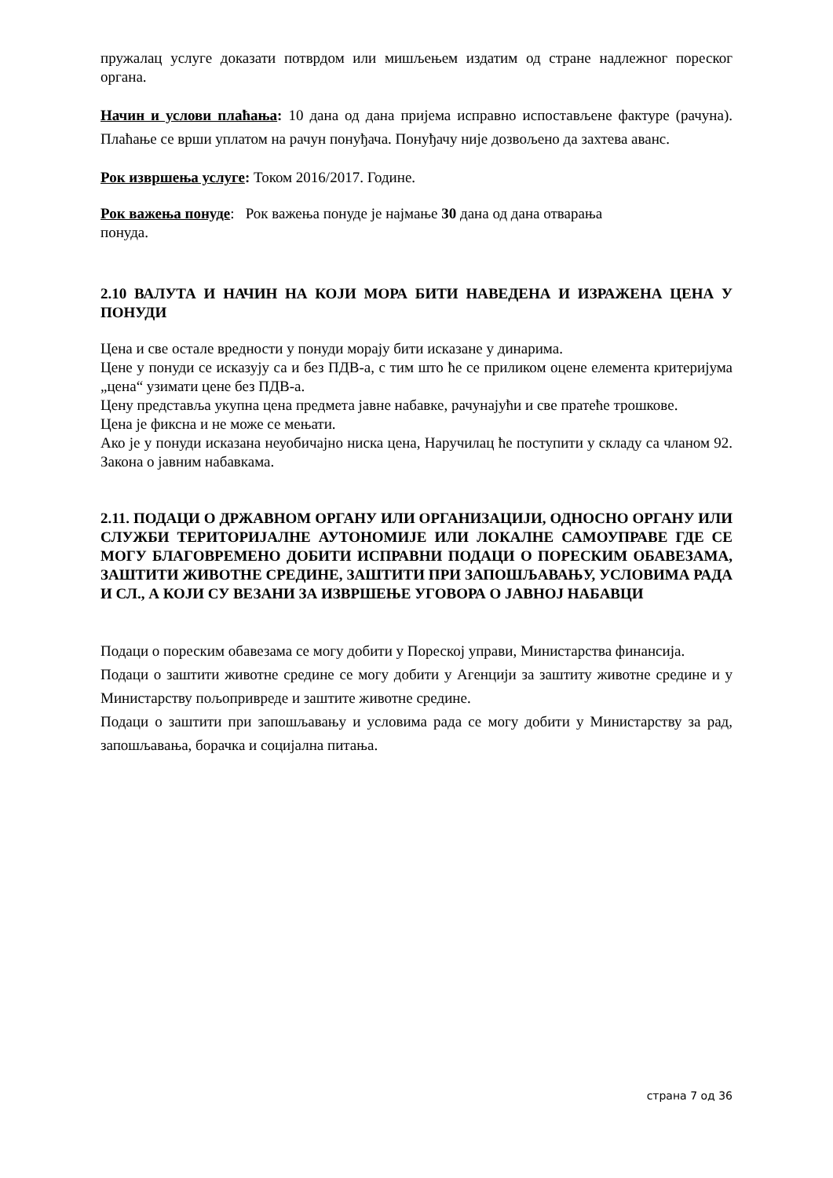пружалац услуге доказати потврдом или мишљењем издатим од стране надлежног пореског органа.
Начин и услови плаћања: 10 дана од дана пријема исправно испостављене фактуре (рачуна). Плаћање се врши уплатом на рачун понуђача. Понуђачу није дозвољено да захтева аванс.
Рок извршења услуге: Током 2016/2017. Године.
Рок важења понуде: Рок важења понуде је најмање 30 дана од дана отварања
понуда.
2.10 ВАЛУТА И НАЧИН НА КОЈИ МОРА БИТИ НАВЕДЕНА И ИЗРАЖЕНА ЦЕНА У ПОНУДИ
Цена и све остале вредности у понуди морају бити исказане у динарима.
Цене у понуди се исказују са и без ПДВ-а, с тим што ће се приликом оцене елемента критеријума „цена“ узимати цене без ПДВ-а.
Цену представља укупна цена предмета јавне набавке, рачунајући и све пратеће трошкове.
Цена је фиксна и не може се мењати.
Ако је у понуди исказана неуобичајно ниска цена, Наручилац ће поступити у складу са чланом 92. Закона о јавним набавкама.
2.11. ПОДАЦИ О ДРЖАВНОМ ОРГАНУ ИЛИ ОРГАНИЗАЦИЈИ, ОДНОСНО ОРГАНУ ИЛИ СЛУЖБИ ТЕРИТОРИЈАЛНЕ АУТОНОМИЈЕ ИЛИ ЛОКАЛНЕ САМОУПРАВЕ ГДЕ СЕ МОГУ БЛАГОВРЕМЕНО ДОБИТИ ИСПРАВНИ ПОДАЦИ О ПОРЕСКИМ ОБАВЕЗАМА, ЗАШТИТИ ЖИВОТНЕ СРЕДИНЕ, ЗАШТИТИ ПРИ ЗАПОШЉАВАЊУ, УСЛОВИМА РАДА И СЛ., А КОЈИ СУ ВЕЗАНИ ЗА ИЗВРШЕЊЕ УГОВОРА О ЈАВНОЈ НАБАВЦИ
Подаци о пореским обавезама се могу добити у Пореској управи, Министарства финансија.
Подаци о заштити животне средине се могу добити у Агенцији за заштиту животне средине и у Министарству пољопривреде и заштите животне средине.
Подаци о заштити при запошљавању и условима рада се могу добити у Министарству за рад, запошљавања, борачка и социјална питања.
страна 7 од 36